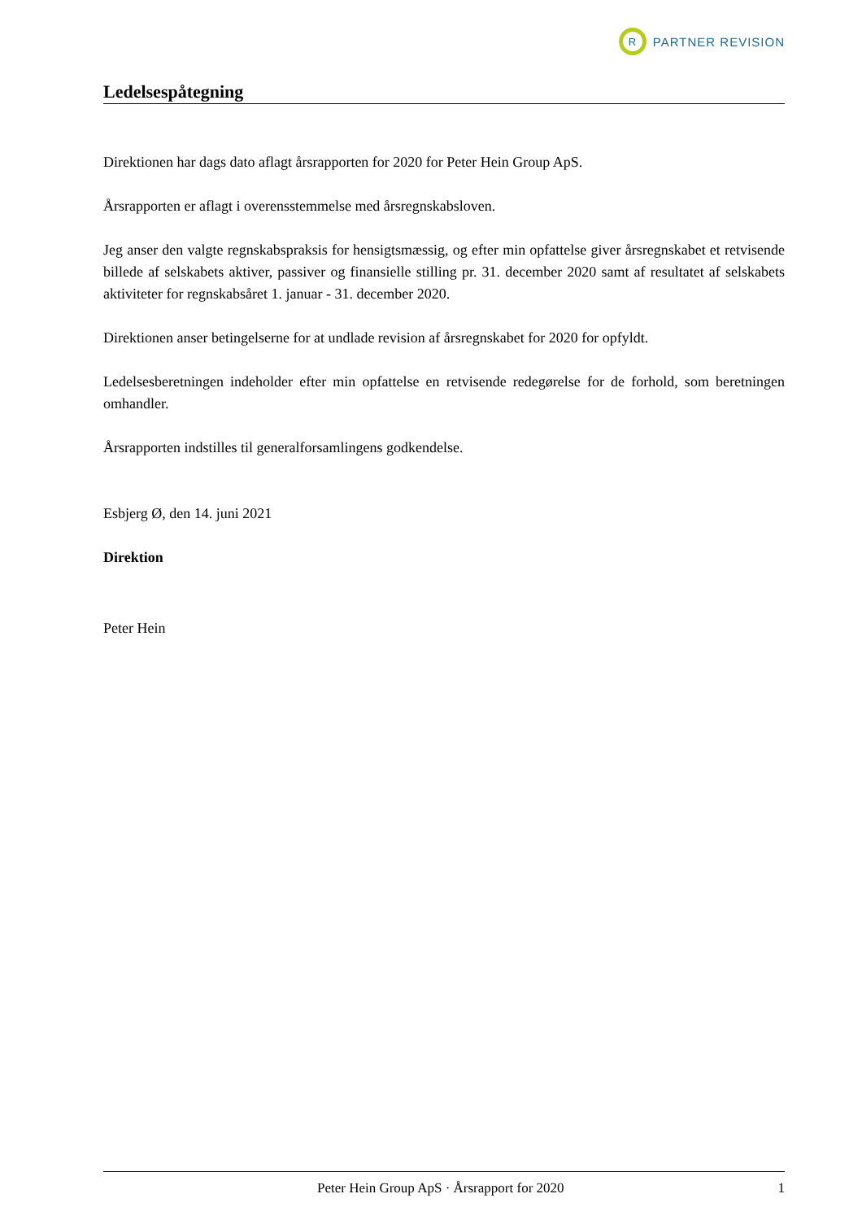R
PARTNER REVISION
Ledelsespåtegning
Direktionen har dags dato aflagt årsrapporten for 2020 for Peter Hein Group ApS.
Årsrapporten er aflagt i overensstemmelse med årsregnskabsloven.
Jeg anser den valgte regnskabspraksis for hensigtsmæssig, og efter min opfattelse giver årsregnskabet et retvisende billede af selskabets aktiver, passiver og finansielle stilling pr. 31. december 2020 samt af resultatet af selskabets aktiviteter for regnskabsåret 1. januar - 31. december 2020.
Direktionen anser betingelserne for at undlade revision af årsregnskabet for 2020 for opfyldt.
Ledelsesberetningen indeholder efter min opfattelse en retvisende redegørelse for de forhold, som beretningen omhandler.
Årsrapporten indstilles til generalforsamlingens godkendelse.
Esbjerg Ø, den 14. juni 2021
Direktion
Peter Hein
Peter Hein Group ApS · Årsrapport for 2020 1